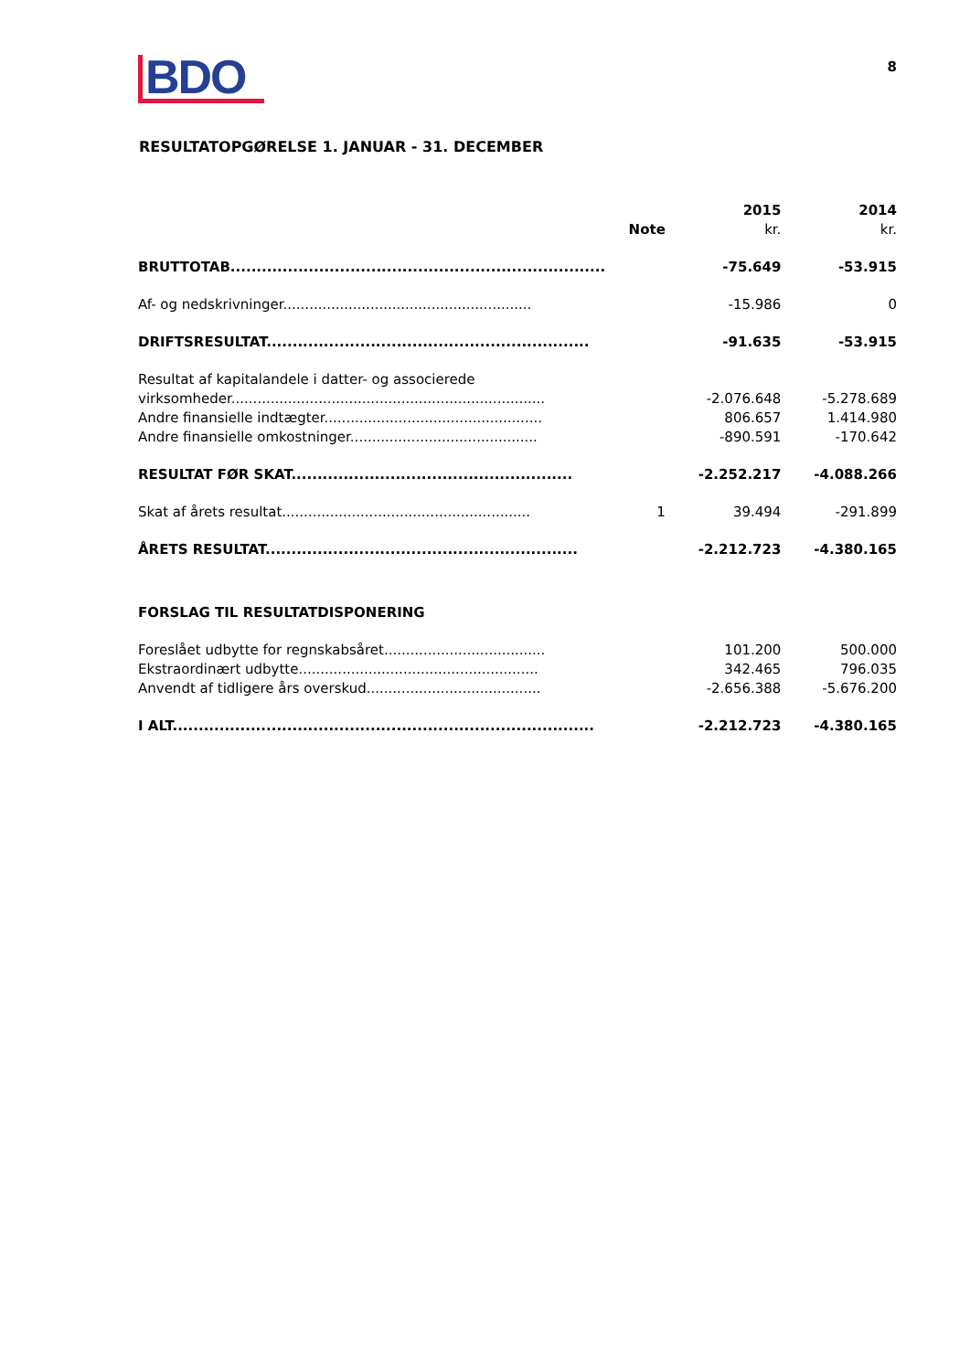BDO
8
RESULTATOPGØRELSE 1. JANUAR - 31. DECEMBER
| | Note | 2015 kr. | 2014 kr. |
| --- | --- | --- | --- |
| BRUTTOTAB........................................................................ | | -75.649 | -53.915 |
| Af- og nedskrivninger......................................................... | | -15.986 | 0 |
| DRIFTSRESULTAT.............................................................. | | -91.635 | -53.915 |
| Resultat af kapitalandele i datter- og associerede | | | |
| virksomheder........................................................................ | | -2.076.648 | -5.278.689 |
| Andre finansielle indtægter.................................................. | | 806.657 | 1.414.980 |
| Andre finansielle omkostninger........................................... | | -890.591 | -170.642 |
| RESULTAT FØR SKAT...................................................... | | -2.252.217 | -4.088.266 |
| Skat af årets resultat......................................................... | 1 | 39.494 | -291.899 |
| ÅRETS RESULTAT............................................................ | | -2.212.723 | -4.380.165 |
| FORSLAG TIL RESULTATDISPONERING | | | |
| Foreslået udbytte for regnskabsåret..................................... | | 101.200 | 500.000 |
| Ekstraordinært udbytte....................................................... | | 342.465 | 796.035 |
| Anvendt af tidligere års overskud........................................ | | -2.656.388 | -5.676.200 |
| I ALT................................................................................. | | -2.212.723 | -4.380.165 |